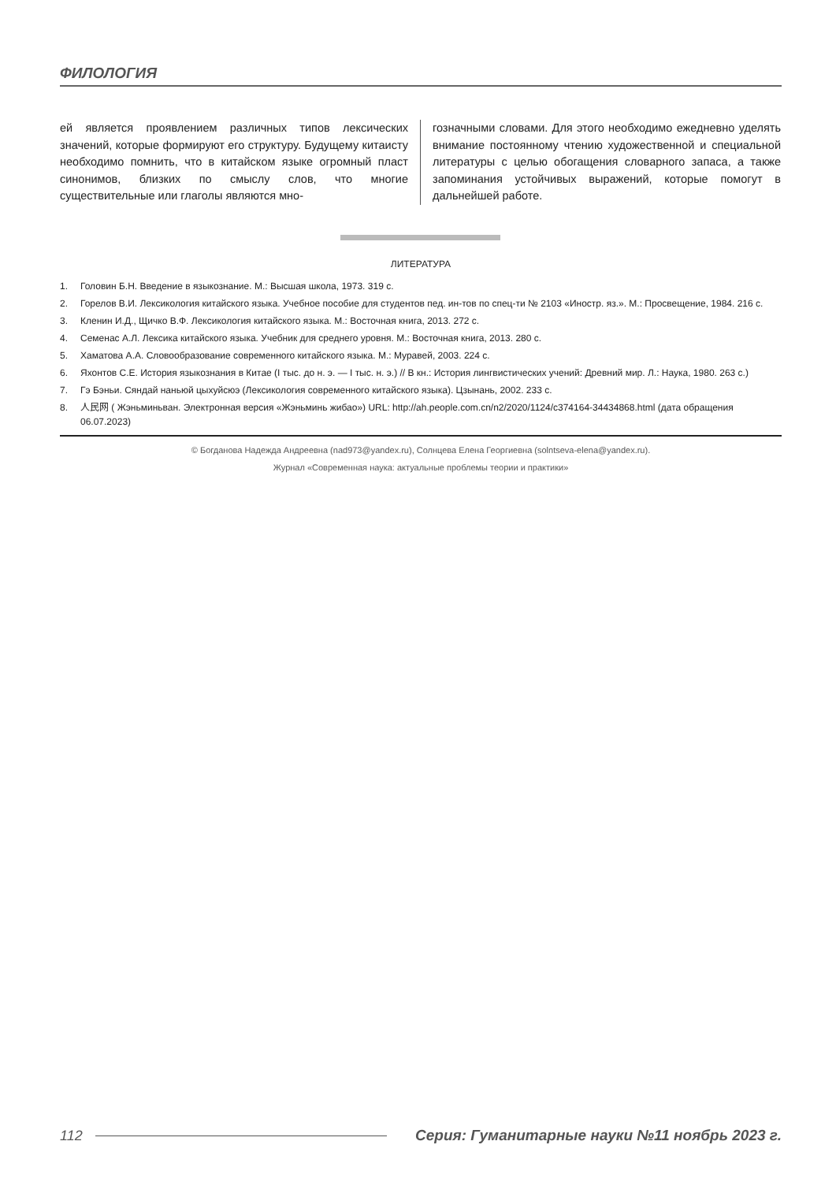ФИЛОЛОГИЯ
ей является проявлением различных типов лексических значений, которые формируют его структуру. Будущему китаисту необходимо помнить, что в китайском языке огромный пласт синонимов, близких по смыслу слов, что многие существительные или глаголы являются мно-
гозначными словами. Для этого необходимо ежедневно уделять внимание постоянному чтению художественной и специальной литературы с целью обогащения словарного запаса, а также запоминания устойчивых выражений, которые помогут в дальнейшей работе.
ЛИТЕРАТУРА
1. Головин Б.Н. Введение в языкознание. М.: Высшая школа, 1973. 319 с.
2. Горелов В.И. Лексикология китайского языка. Учебное пособие для студентов пед. ин-тов по спец-ти № 2103 «Иностр. яз.». М.: Просвещение, 1984. 216 с.
3. Кленин И.Д., Щичко В.Ф. Лексикология китайского языка. М.: Восточная книга, 2013. 272 с.
4. Семенас А.Л. Лексика китайского языка. Учебник для среднего уровня. М.: Восточная книга, 2013. 280 с.
5. Хаматова А.А. Словообразование современного китайского языка. М.: Муравей, 2003. 224 с.
6. Яхонтов С.Е. История языкознания в Китае (I тыс. до н. э. — I тыс. н. э.) // В кн.: История лингвистических учений: Древний мир. Л.: Наука, 1980. 263 с.)
7. Гэ Бэньи. Сяндай наньюй цыхуйсюэ (Лексикология современного китайского языка). Цзынань, 2002. 233 с.
8. 人民网 ( Жэньминьван. Электронная версия «Жэньминь жибао») URL: http://ah.people.com.cn/n2/2020/1124/c374164-34434868.html (дата обращения 06.07.2023)
© Богданова Надежда Андреевна (nad973@yandex.ru), Солнцева Елена Георгиевна (solntseva-elena@yandex.ru).
Журнал «Современная наука: актуальные проблемы теории и практики»
112 Серия: Гуманитарные науки №11 ноябрь 2023 г.